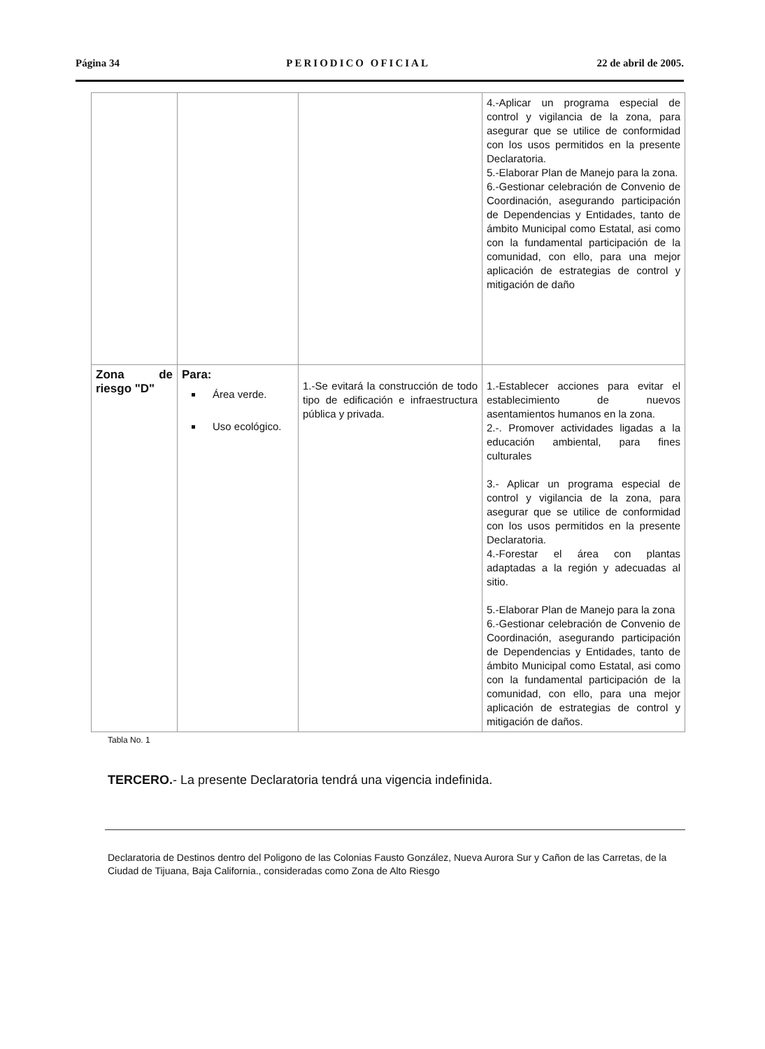Página 34 PERIODICO OFICIAL 22 de abril de 2005.
| | | | 4.-Aplicar un programa especial de control y vigilancia de la zona, para asegurar que se utilice de conformidad con los usos permitidos en la presente Declaratoria. 5.-Elaborar Plan de Manejo para la zona. 6.-Gestionar celebración de Convenio de Coordinación, asegurando participación de Dependencias y Entidades, tanto de ámbito Municipal como Estatal, asi como con la fundamental participación de la comunidad, con ello, para una mejor aplicación de estrategias de control y mitigación de daño |
| Zona de riesgo "D" | Para: Área verde. Uso ecológico. | 1.-Se evitará la construcción de todo tipo de edificación e infraestructura pública y privada. | 1.-Establecer acciones para evitar el establecimiento de nuevos asentamientos humanos en la zona. 2.-. Promover actividades ligadas a la educación ambiental, para fines culturales 3.- Aplicar un programa especial de control y vigilancia de la zona, para asegurar que se utilice de conformidad con los usos permitidos en la presente Declaratoria. 4.-Forestar el área con plantas adaptadas a la región y adecuadas al sitio. 5.-Elaborar Plan de Manejo para la zona 6.-Gestionar celebración de Convenio de Coordinación, asegurando participación de Dependencias y Entidades, tanto de ámbito Municipal como Estatal, asi como con la fundamental participación de la comunidad, con ello, para una mejor aplicación de estrategias de control y mitigación de daños. |
Tabla No. 1
TERCERO.- La presente Declaratoria tendrá una vigencia indefinida.
Declaratoria de Destinos dentro del Poligono de las Colonias Fausto González, Nueva Aurora Sur y Cañon de las Carretas, de la Ciudad de Tijuana, Baja California., consideradas como Zona de Alto Riesgo